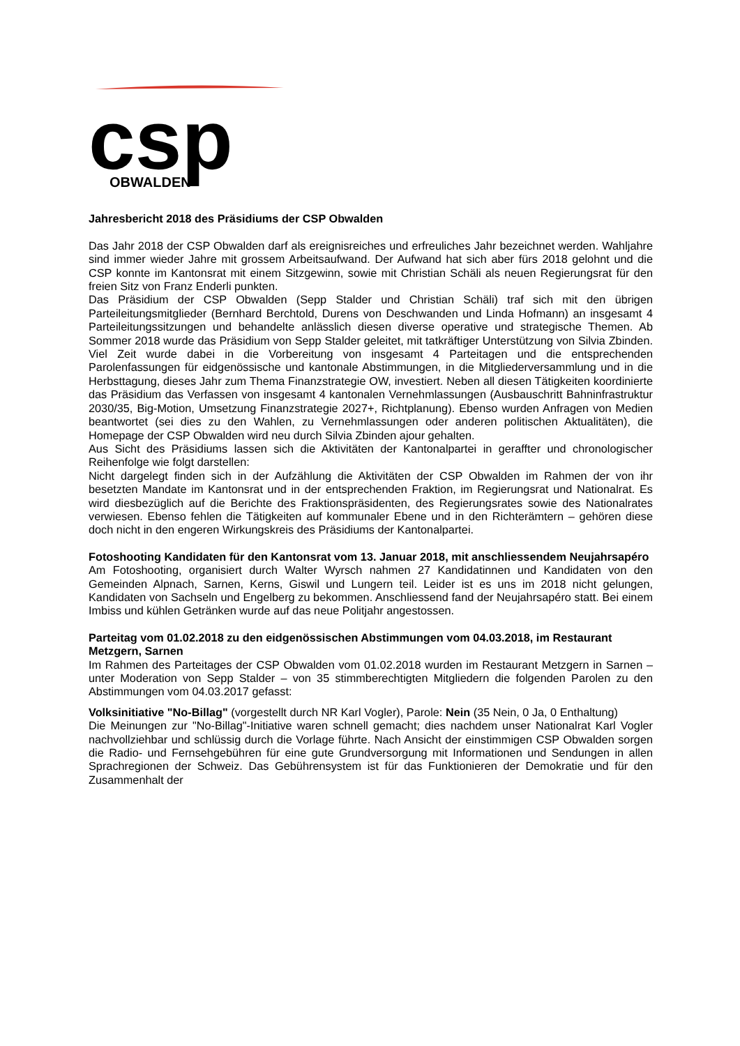csp
OBWALDEN
Jahresbericht 2018 des Präsidiums der CSP Obwalden
Das Jahr 2018 der CSP Obwalden darf als ereignisreiches und erfreuliches Jahr bezeichnet werden. Wahljahre sind immer wieder Jahre mit grossem Arbeitsaufwand. Der Aufwand hat sich aber fürs 2018 gelohnt und die CSP konnte im Kantonsrat mit einem Sitzgewinn, sowie mit Christian Schäli als neuen Regierungsrat für den freien Sitz von Franz Enderli punkten.
Das Präsidium der CSP Obwalden (Sepp Stalder und Christian Schäli) traf sich mit den übrigen Parteileitungsmitglieder (Bernhard Berchtold, Durens von Deschwanden und Linda Hofmann) an insgesamt 4 Parteileitungssitzungen und behandelte anlässlich diesen diverse operative und strategische Themen. Ab Sommer 2018 wurde das Präsidium von Sepp Stalder geleitet, mit tatkräftiger Unterstützung von Silvia Zbinden. Viel Zeit wurde dabei in die Vorbereitung von insgesamt 4 Parteitagen und die entsprechenden Parolenfassungen für eidgenössische und kantonale Abstimmungen, in die Mitgliederversammlung und in die Herbsttagung, dieses Jahr zum Thema Finanzstrategie OW, investiert. Neben all diesen Tätigkeiten koordinierte das Präsidium das Verfassen von insgesamt 4 kantonalen Vernehmlassungen (Ausbauschritt Bahninfrastruktur 2030/35, Big-Motion, Umsetzung Finanzstrategie 2027+, Richtplanung). Ebenso wurden Anfragen von Medien beantwortet (sei dies zu den Wahlen, zu Vernehmlassungen oder anderen politischen Aktualitäten), die Homepage der CSP Obwalden wird neu durch Silvia Zbinden ajour gehalten.
Aus Sicht des Präsidiums lassen sich die Aktivitäten der Kantonalpartei in geraffter und chronologischer Reihenfolge wie folgt darstellen:
Nicht dargelegt finden sich in der Aufzählung die Aktivitäten der CSP Obwalden im Rahmen der von ihr besetzten Mandate im Kantonsrat und in der entsprechenden Fraktion, im Regierungsrat und Nationalrat. Es wird diesbezüglich auf die Berichte des Fraktionspräsidenten, des Regierungsrates sowie des Nationalrates verwiesen. Ebenso fehlen die Tätigkeiten auf kommunaler Ebene und in den Richterämtern – gehören diese doch nicht in den engeren Wirkungskreis des Präsidiums der Kantonalpartei.
Fotoshooting Kandidaten für den Kantonsrat vom 13. Januar 2018, mit anschliessendem Neujahrsapéro
Am Fotoshooting, organisiert durch Walter Wyrsch nahmen 27 Kandidatinnen und Kandidaten von den Gemeinden Alpnach, Sarnen, Kerns, Giswil und Lungern teil. Leider ist es uns im 2018 nicht gelungen, Kandidaten von Sachseln und Engelberg zu bekommen. Anschliessend fand der Neujahrsapéro statt. Bei einem Imbiss und kühlen Getränken wurde auf das neue Politjahr angestossen.
Parteitag vom 01.02.2018 zu den eidgenössischen Abstimmungen vom 04.03.2018, im Restaurant Metzgern, Sarnen
Im Rahmen des Parteitages der CSP Obwalden vom 01.02.2018 wurden im Restaurant Metzgern in Sarnen – unter Moderation von Sepp Stalder – von 35 stimmberechtigten Mitgliedern die folgenden Parolen zu den Abstimmungen vom 04.03.2017 gefasst:
Volksinitiative "No-Billag" (vorgestellt durch NR Karl Vogler), Parole: Nein (35 Nein, 0 Ja, 0 Enthaltung)
Die Meinungen zur "No-Billag"-Initiative waren schnell gemacht; dies nachdem unser Nationalrat Karl Vogler nachvollziehbar und schlüssig durch die Vorlage führte. Nach Ansicht der einstimmigen CSP Obwalden sorgen die Radio- und Fernsehgebühren für eine gute Grundversorgung mit Informationen und Sendungen in allen Sprachregionen der Schweiz. Das Gebührensystem ist für das Funktionieren der Demokratie und für den Zusammenhalt der